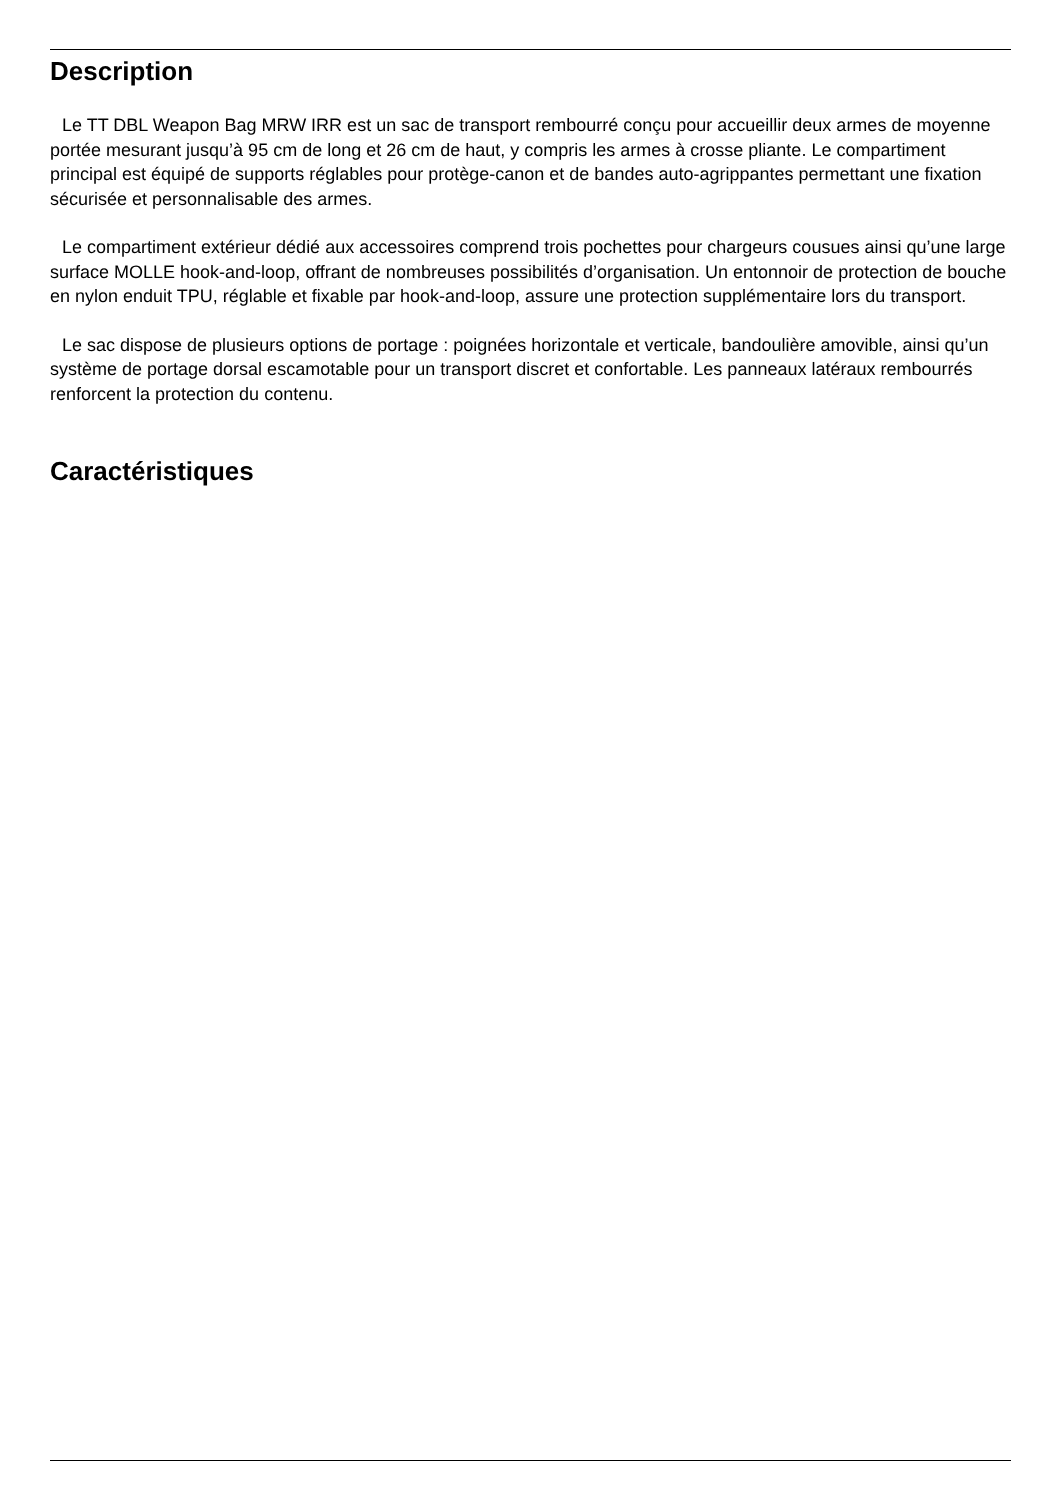Description
Le TT DBL Weapon Bag MRW IRR est un sac de transport rembourré conçu pour accueillir deux armes de moyenne portée mesurant jusqu’à 95 cm de long et 26 cm de haut, y compris les armes à crosse pliante. Le compartiment principal est équipé de supports réglables pour protège-canon et de bandes auto-agrippantes permettant une fixation sécurisée et personnalisable des armes.
Le compartiment extérieur dédié aux accessoires comprend trois pochettes pour chargeurs cousues ainsi qu’une large surface MOLLE hook-and-loop, offrant de nombreuses possibilités d’organisation. Un entonnoir de protection de bouche en nylon enduit TPU, réglable et fixable par hook-and-loop, assure une protection supplémentaire lors du transport.
Le sac dispose de plusieurs options de portage : poignées horizontale et verticale, bandoulière amovible, ainsi qu’un système de portage dorsal escamotable pour un transport discret et confortable. Les panneaux latéraux rembourrés renforcent la protection du contenu.
Caractéristiques